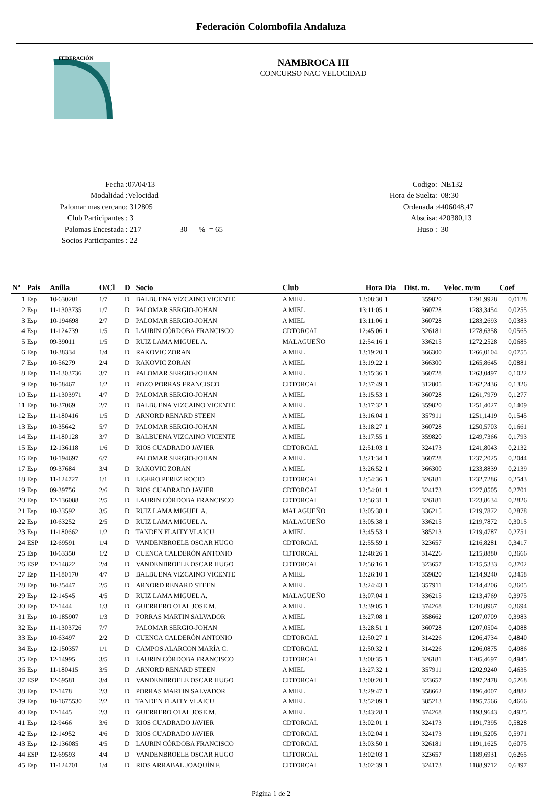Federación Colombofila Andaluza
FEDERACIÓN
NAMBROCA III
CONCURSO NAC VELOCIDAD
Fecha : 07/04/13
Modalidad : Velocidad
Palomar mas cercano: 312805
Club Participantes : 3
Palomas Encestada : 217 30 % = 65
Socios Participantes : 22
Codigo: NE132
Hora de Suelta: 08:30
Ordenada : 4406048,47
Abscisa: 420380,13
Huso : 30
| Nº | Pais | Anilla | O/Cl | D | Socio | Club | Hora | Dia | Dist. m. | Veloc. m/m | Coef |
| --- | --- | --- | --- | --- | --- | --- | --- | --- | --- | --- | --- |
| 1 | Esp | 10-630201 | 1/7 | D | BALBUENA VIZCAINO VICENTE | A MIEL | 13:08:30 | 1 | 359820 | 1291,9928 | 0,0128 |
| 2 | Esp | 11-1303735 | 1/7 | D | PALOMAR SERGIO-JOHAN | A MIEL | 13:11:05 | 1 | 360728 | 1283,3454 | 0,0255 |
| 3 | Esp | 10-194698 | 2/7 | D | PALOMAR SERGIO-JOHAN | A MIEL | 13:11:06 | 1 | 360728 | 1283,2693 | 0,0383 |
| 4 | Esp | 11-124739 | 1/5 | D | LAURIN CÓRDOBA FRANCISCO | CDTORCAL | 12:45:06 | 1 | 326181 | 1278,6358 | 0,0565 |
| 5 | Esp | 09-39011 | 1/5 | D | RUIZ LAMA MIGUEL A. | MALAGUEÑO | 12:54:16 | 1 | 336215 | 1272,2528 | 0,0685 |
| 6 | Esp | 10-38334 | 1/4 | D | RAKOVIC ZORAN | A MIEL | 13:19:20 | 1 | 366300 | 1266,0104 | 0,0755 |
| 7 | Esp | 10-56279 | 2/4 | D | RAKOVIC ZORAN | A MIEL | 13:19:22 | 1 | 366300 | 1265,8645 | 0,0881 |
| 8 | Esp | 11-1303736 | 3/7 | D | PALOMAR SERGIO-JOHAN | A MIEL | 13:15:36 | 1 | 360728 | 1263,0497 | 0,1022 |
| 9 | Esp | 10-58467 | 1/2 | D | POZO PORRAS FRANCISCO | CDTORCAL | 12:37:49 | 1 | 312805 | 1262,2436 | 0,1326 |
| 10 | Esp | 11-1303971 | 4/7 | D | PALOMAR SERGIO-JOHAN | A MIEL | 13:15:53 | 1 | 360728 | 1261,7979 | 0,1277 |
| 11 | Esp | 10-37069 | 2/7 | D | BALBUENA VIZCAINO VICENTE | A MIEL | 13:17:32 | 1 | 359820 | 1251,4027 | 0,1409 |
| 12 | Esp | 11-180416 | 1/5 | D | ARNORD RENARD STEEN | A MIEL | 13:16:04 | 1 | 357911 | 1251,1419 | 0,1545 |
| 13 | Esp | 10-35642 | 5/7 | D | PALOMAR SERGIO-JOHAN | A MIEL | 13:18:27 | 1 | 360728 | 1250,5703 | 0,1661 |
| 14 | Esp | 11-180128 | 3/7 | D | BALBUENA VIZCAINO VICENTE | A MIEL | 13:17:55 | 1 | 359820 | 1249,7366 | 0,1793 |
| 15 | Esp | 12-136118 | 1/6 | D | RIOS CUADRADO JAVIER | CDTORCAL | 12:51:03 | 1 | 324173 | 1241,8043 | 0,2132 |
| 16 | Esp | 10-194697 | 6/7 | | PALOMAR SERGIO-JOHAN | A MIEL | 13:21:34 | 1 | 360728 | 1237,2025 | 0,2044 |
| 17 | Esp | 09-37684 | 3/4 | D | RAKOVIC ZORAN | A MIEL | 13:26:52 | 1 | 366300 | 1233,8839 | 0,2139 |
| 18 | Esp | 11-124727 | 1/1 | D | LIGERO PEREZ ROCIO | CDTORCAL | 12:54:36 | 1 | 326181 | 1232,7286 | 0,2543 |
| 19 | Esp | 09-39756 | 2/6 | D | RIOS CUADRADO JAVIER | CDTORCAL | 12:54:01 | 1 | 324173 | 1227,8505 | 0,2701 |
| 20 | Esp | 12-136088 | 2/5 | D | LAURIN CÓRDOBA FRANCISCO | CDTORCAL | 12:56:31 | 1 | 326181 | 1223,8634 | 0,2826 |
| 21 | Esp | 10-33592 | 3/5 | D | RUIZ LAMA MIGUEL A. | MALAGUEÑO | 13:05:38 | 1 | 336215 | 1219,7872 | 0,2878 |
| 22 | Esp | 10-63252 | 2/5 | D | RUIZ LAMA MIGUEL A. | MALAGUEÑO | 13:05:38 | 1 | 336215 | 1219,7872 | 0,3015 |
| 23 | Esp | 11-180662 | 1/2 | D | TANDEN FLAITY VLAICU | A MIEL | 13:45:53 | 1 | 385213 | 1219,4787 | 0,2751 |
| 24 | ESP | 12-69591 | 1/4 | D | VANDENBROELE OSCAR HUGO | CDTORCAL | 12:55:59 | 1 | 323657 | 1216,8281 | 0,3417 |
| 25 | Esp | 10-63350 | 1/2 | D | CUENCA CALDERÓN ANTONIO | CDTORCAL | 12:48:26 | 1 | 314226 | 1215,8880 | 0,3666 |
| 26 | ESP | 12-14822 | 2/4 | D | VANDENBROELE OSCAR HUGO | CDTORCAL | 12:56:16 | 1 | 323657 | 1215,5333 | 0,3702 |
| 27 | Esp | 11-180170 | 4/7 | D | BALBUENA VIZCAINO VICENTE | A MIEL | 13:26:10 | 1 | 359820 | 1214,9240 | 0,3458 |
| 28 | Esp | 10-35447 | 2/5 | D | ARNORD RENARD STEEN | A MIEL | 13:24:43 | 1 | 357911 | 1214,4206 | 0,3605 |
| 29 | Esp | 12-14545 | 4/5 | D | RUIZ LAMA MIGUEL A. | MALAGUEÑO | 13:07:04 | 1 | 336215 | 1213,4769 | 0,3975 |
| 30 | Esp | 12-1444 | 1/3 | D | GUERRERO OTAL JOSE M. | A MIEL | 13:39:05 | 1 | 374268 | 1210,8967 | 0,3694 |
| 31 | Esp | 10-185907 | 1/3 | D | PORRAS MARTIN SALVADOR | A MIEL | 13:27:08 | 1 | 358662 | 1207,0709 | 0,3983 |
| 32 | Esp | 11-1303726 | 7/7 | | PALOMAR SERGIO-JOHAN | A MIEL | 13:28:51 | 1 | 360728 | 1207,0504 | 0,4088 |
| 33 | Esp | 10-63497 | 2/2 | D | CUENCA CALDERÓN ANTONIO | CDTORCAL | 12:50:27 | 1 | 314226 | 1206,4734 | 0,4840 |
| 34 | Esp | 12-150357 | 1/1 | D | CAMPOS ALARCON MARÍA C. | CDTORCAL | 12:50:32 | 1 | 314226 | 1206,0875 | 0,4986 |
| 35 | Esp | 12-14995 | 3/5 | D | LAURIN CÓRDOBA FRANCISCO | CDTORCAL | 13:00:35 | 1 | 326181 | 1205,4697 | 0,4945 |
| 36 | Esp | 11-180415 | 3/5 | D | ARNORD RENARD STEEN | A MIEL | 13:27:32 | 1 | 357911 | 1202,9240 | 0,4635 |
| 37 | ESP | 12-69581 | 3/4 | D | VANDENBROELE OSCAR HUGO | CDTORCAL | 13:00:20 | 1 | 323657 | 1197,2478 | 0,5268 |
| 38 | Esp | 12-1478 | 2/3 | D | PORRAS MARTIN SALVADOR | A MIEL | 13:29:47 | 1 | 358662 | 1196,4007 | 0,4882 |
| 39 | Esp | 10-1675530 | 2/2 | D | TANDEN FLAITY VLAICU | A MIEL | 13:52:09 | 1 | 385213 | 1195,7566 | 0,4666 |
| 40 | Esp | 12-1445 | 2/3 | D | GUERRERO OTAL JOSE M. | A MIEL | 13:43:28 | 1 | 374268 | 1193,9643 | 0,4925 |
| 41 | Esp | 12-9466 | 3/6 | D | RIOS CUADRADO JAVIER | CDTORCAL | 13:02:01 | 1 | 324173 | 1191,7395 | 0,5828 |
| 42 | Esp | 12-14952 | 4/6 | D | RIOS CUADRADO JAVIER | CDTORCAL | 13:02:04 | 1 | 324173 | 1191,5205 | 0,5971 |
| 43 | Esp | 12-136085 | 4/5 | D | LAURIN CÓRDOBA FRANCISCO | CDTORCAL | 13:03:50 | 1 | 326181 | 1191,1625 | 0,6075 |
| 44 | ESP | 12-69593 | 4/4 | D | VANDENBROELE OSCAR HUGO | CDTORCAL | 13:02:03 | 1 | 323657 | 1189,6931 | 0,6265 |
| 45 | Esp | 11-124701 | 1/4 | D | RIOS ARRABAL JOAQUÍN F. | CDTORCAL | 13:02:39 | 1 | 324173 | 1188,9712 | 0,6397 |
Página 1 de 2